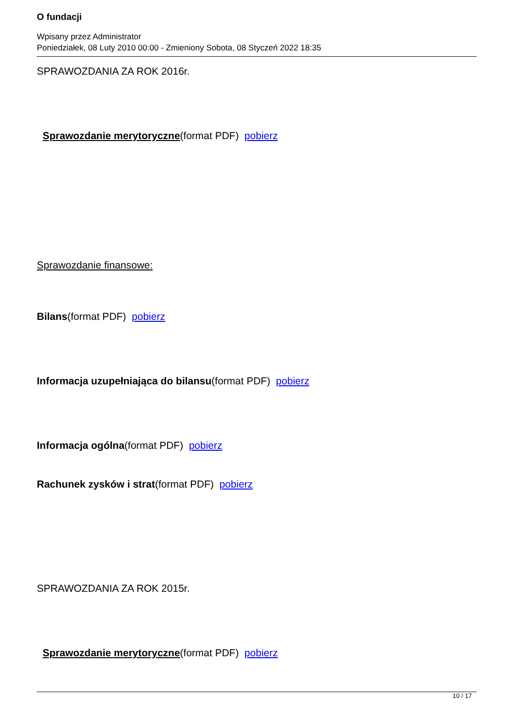O fundacji
Wpisany przez Administrator
Poniedziałek, 08 Luty 2010 00:00 - Zmieniony Sobota, 08 Styczeń 2022 18:35
SPRAWOZDANIA ZA ROK 2016r.
Sprawozdanie merytoryczne(format PDF) pobierz
Sprawozdanie finansowe:
Bilans(format PDF) pobierz
Informacja uzupełniająca do bilansu(format PDF) pobierz
Informacja ogólna(format PDF) pobierz
Rachunek zysków i strat(format PDF) pobierz
SPRAWOZDANIA ZA ROK 2015r.
Sprawozdanie merytoryczne(format PDF) pobierz
10 / 17